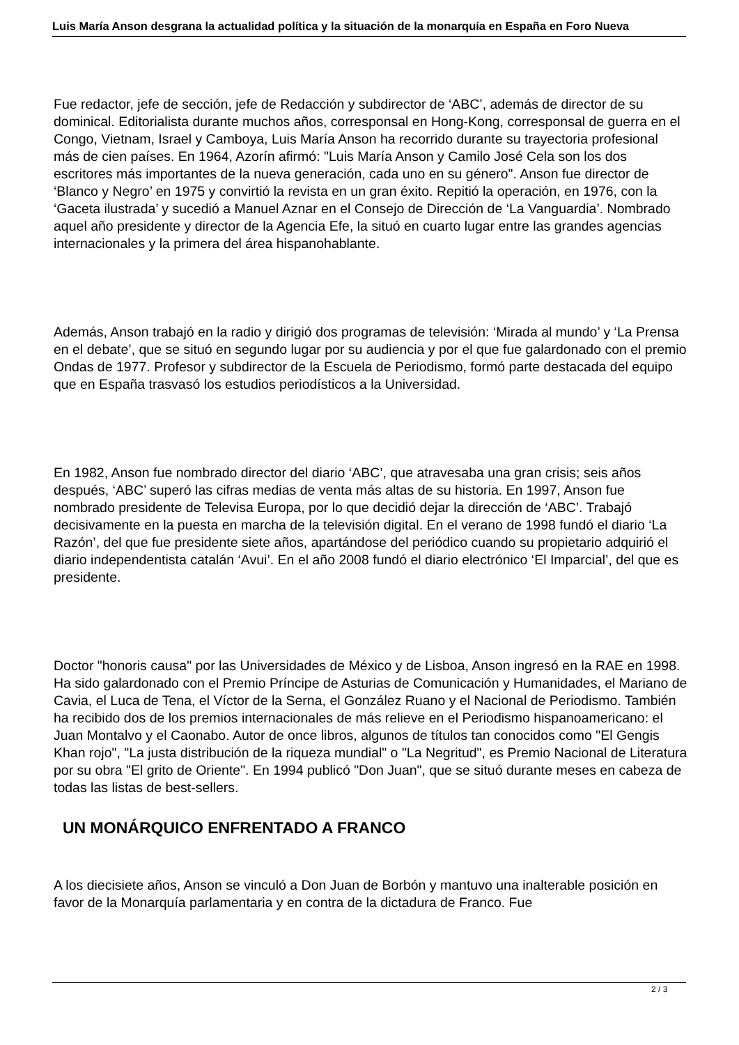Luis María Anson desgrana la actualidad política y la situación de la monarquía en España en Foro Nueva
Fue redactor, jefe de sección, jefe de Redacción y subdirector de ‘ABC’, además de director de su dominical. Editorialista durante muchos años, corresponsal en Hong-Kong, corresponsal de guerra en el Congo, Vietnam, Israel y Camboya, Luis María Anson ha recorrido durante su trayectoria profesional más de cien países. En 1964, Azorín afirmó: "Luis María Anson y Camilo José Cela son los dos escritores más importantes de la nueva generación, cada uno en su género". Anson fue director de ‘Blanco y Negro’ en 1975 y convirtió la revista en un gran éxito. Repitió la operación, en 1976, con la ‘Gaceta ilustrada’ y sucedió a Manuel Aznar en el Consejo de Dirección de ‘La Vanguardia’. Nombrado aquel año presidente y director de la Agencia Efe, la situó en cuarto lugar entre las grandes agencias internacionales y la primera del área hispanohablante.
Además, Anson trabajó en la radio y dirigió dos programas de televisión: ‘Mirada al mundo’ y ‘La Prensa en el debate’, que se situó en segundo lugar por su audiencia y por el que fue galardonado con el premio Ondas de 1977. Profesor y subdirector de la Escuela de Periodismo, formó parte destacada del equipo que en España trasvasó los estudios periodísticos a la Universidad.
En 1982, Anson fue nombrado director del diario ‘ABC’, que atravesaba una gran crisis; seis años después, ‘ABC’ superó las cifras medias de venta más altas de su historia. En 1997, Anson fue nombrado presidente de Televisa Europa, por lo que decidió dejar la dirección de ‘ABC’. Trabajó decisivamente en la puesta en marcha de la televisión digital. En el verano de 1998 fundó el diario ‘La Razón’, del que fue presidente siete años, apartándose del periódico cuando su propietario adquirió el diario independentista catalán ‘Avui’. En el año 2008 fundó el diario electrónico ‘El Imparcial’, del que es presidente.
Doctor "honoris causa" por las Universidades de México y de Lisboa, Anson ingresó en la RAE en 1998. Ha sido galardonado con el Premio Príncipe de Asturias de Comunicación y Humanidades, el Mariano de Cavia, el Luca de Tena, el Víctor de la Serna, el González Ruano y el Nacional de Periodismo. También ha recibido dos de los premios internacionales de más relieve en el Periodismo hispanoamericano: el Juan Montalvo y el Caonabo. Autor de once libros, algunos de títulos tan conocidos como "El Gengis Khan rojo", "La justa distribución de la riqueza mundial" o "La Negritud", es Premio Nacional de Literatura por su obra "El grito de Oriente". En 1994 publicó "Don Juan", que se situó durante meses en cabeza de todas las listas de best-sellers.
UN MONÁRQUICO ENFRENTADO A FRANCO
A los diecisiete años, Anson se vinculó a Don Juan de Borbón y mantuvo una inalterable posición en favor de la Monarquía parlamentaria y en contra de la dictadura de Franco. Fue
2 / 3